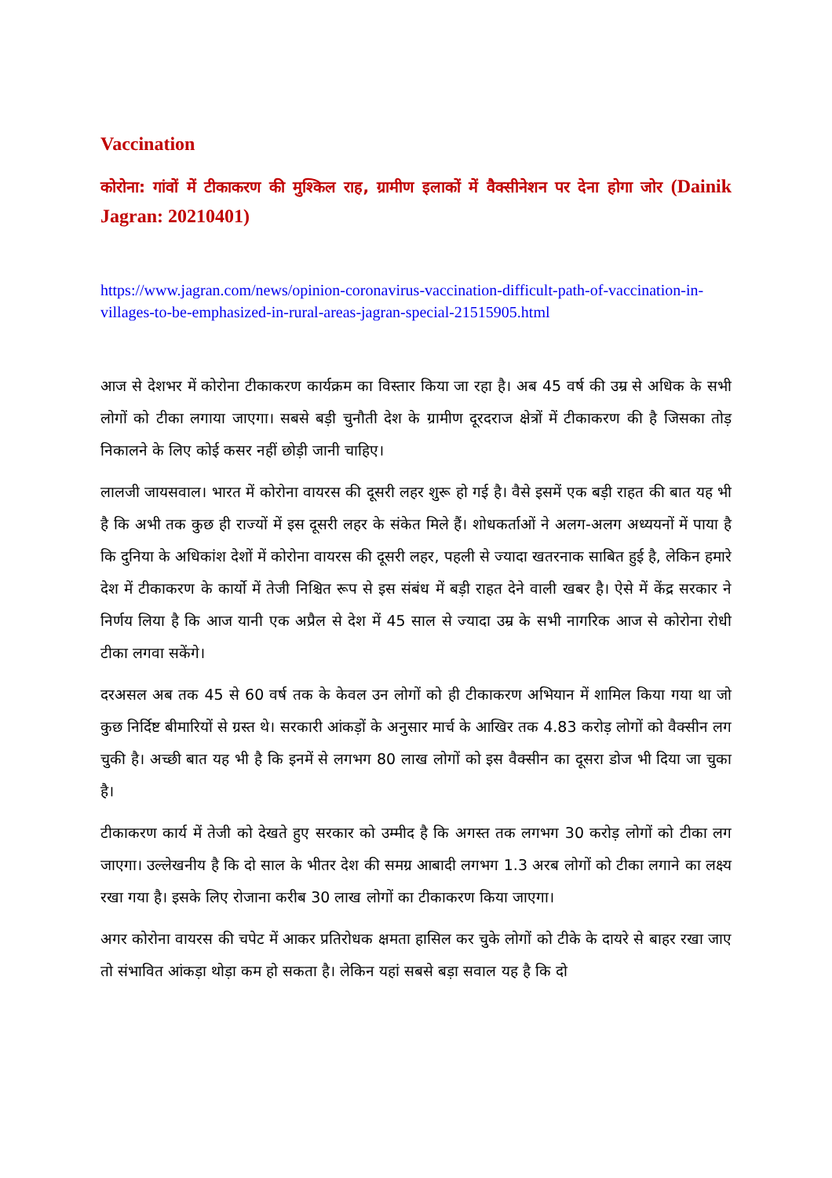Vaccination
कोरोना: गांवों में टीकाकरण की मुश्किल राह, ग्रामीण इलाकों में वैक्सीनेशन पर देना होगा जोर (Dainik Jagran: 20210401)
https://www.jagran.com/news/opinion-coronavirus-vaccination-difficult-path-of-vaccination-in-villages-to-be-emphasized-in-rural-areas-jagran-special-21515905.html
आज से देशभर में कोरोना टीकाकरण कार्यक्रम का विस्तार किया जा रहा है। अब 45 वर्ष की उम्र से अधिक के सभी लोगों को टीका लगाया जाएगा। सबसे बड़ी चुनौती देश के ग्रामीण दूरदराज क्षेत्रों में टीकाकरण की है जिसका तोड़ निकालने के लिए कोई कसर नहीं छोड़ी जानी चाहिए।
लालजी जायसवाल। भारत में कोरोना वायरस की दूसरी लहर शुरू हो गई है। वैसे इसमें एक बड़ी राहत की बात यह भी है कि अभी तक कुछ ही राज्यों में इस दूसरी लहर के संकेत मिले हैं। शोधकर्ताओं ने अलग-अलग अध्ययनों में पाया है कि दुनिया के अधिकांश देशों में कोरोना वायरस की दूसरी लहर, पहली से ज्यादा खतरनाक साबित हुई है, लेकिन हमारे देश में टीकाकरण के कार्यो में तेजी निश्चित रूप से इस संबंध में बड़ी राहत देने वाली खबर है। ऐसे में केंद्र सरकार ने निर्णय लिया है कि आज यानी एक अप्रैल से देश में 45 साल से ज्यादा उम्र के सभी नागरिक आज से कोरोना रोधी टीका लगवा सकेंगे।
दरअसल अब तक 45 से 60 वर्ष तक के केवल उन लोगों को ही टीकाकरण अभियान में शामिल किया गया था जो कुछ निर्दिष्ट बीमारियों से ग्रस्त थे। सरकारी आंकड़ों के अनुसार मार्च के आखिर तक 4.83 करोड़ लोगों को वैक्सीन लग चुकी है। अच्छी बात यह भी है कि इनमें से लगभग 80 लाख लोगों को इस वैक्सीन का दूसरा डोज भी दिया जा चुका है।
टीकाकरण कार्य में तेजी को देखते हुए सरकार को उम्मीद है कि अगस्त तक लगभग 30 करोड़ लोगों को टीका लग जाएगा। उल्लेखनीय है कि दो साल के भीतर देश की समग्र आबादी लगभग 1.3 अरब लोगों को टीका लगाने का लक्ष्य रखा गया है। इसके लिए रोजाना करीब 30 लाख लोगों का टीकाकरण किया जाएगा।
अगर कोरोना वायरस की चपेट में आकर प्रतिरोधक क्षमता हासिल कर चुके लोगों को टीके के दायरे से बाहर रखा जाए तो संभावित आंकड़ा थोड़ा कम हो सकता है। लेकिन यहां सबसे बड़ा सवाल यह है कि दो